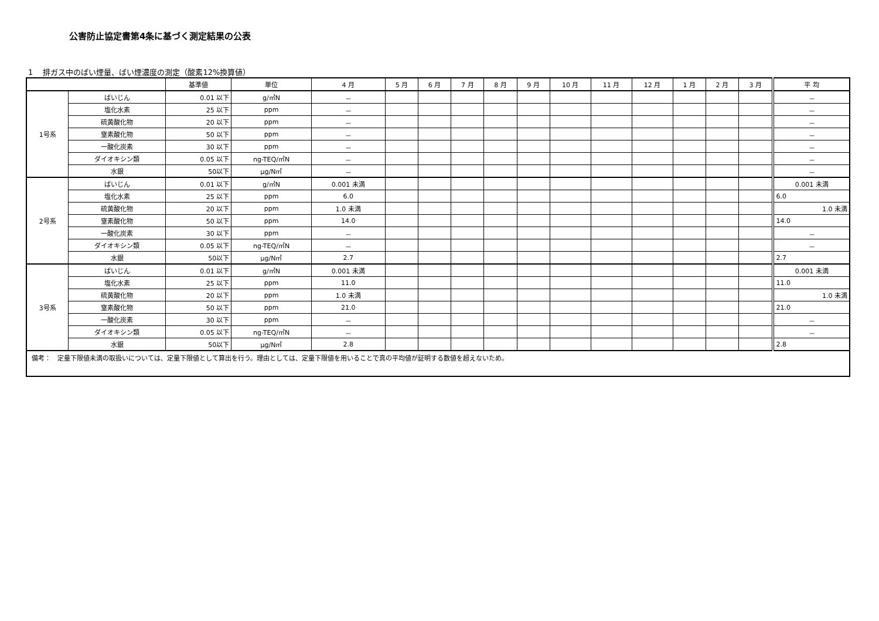公害防止協定書第4条に基づく測定結果の公表
1　 排ガス中のばい煙量、ばい煙濃度の測定（酸素12%換算値）
| | | 基準値 | 単位 | 4 月 | 5 月 | 6 月 | 7 月 | 8 月 | 9 月 | 10 月 | 11 月 | 12 月 | 1 月 | 2 月 | 3 月 | 平 均 |
| --- | --- | --- | --- | --- | --- | --- | --- | --- | --- | --- | --- | --- | --- | --- | --- | --- |
| 1号系 | ばいじん | 0.01 以下 | g/㎥N | － | | | | | | | | | | | | － |
| | 塩化水素 | 25 以下 | ppm | － | | | | | | | | | | | | － |
| | 硫黄酸化物 | 20 以下 | ppm | － | | | | | | | | | | | | － |
| | 窒素酸化物 | 50 以下 | ppm | － | | | | | | | | | | | | － |
| | 一酸化炭素 | 30 以下 | ppm | － | | | | | | | | | | | | － |
| | ダイオキシン類 | 0.05 以下 | ng-TEQ/㎥N | － | | | | | | | | | | | | － |
| | 水銀 | 50以下 | μg/N㎥ | － | | | | | | | | | | | | － |
| 2号系 | ばいじん | 0.01 以下 | g/㎥N | 0.001 未満 | | | | | | | | | | | | 0.001 未満 |
| | 塩化水素 | 25 以下 | ppm | 6.0 | | | | | | | | | | | | 6.0 |
| | 硫黄酸化物 | 20 以下 | ppm | 1.0 未満 | | | | | | | | | | | | 1.0 未満 |
| | 窒素酸化物 | 50 以下 | ppm | 14.0 | | | | | | | | | | | | 14.0 |
| | 一酸化炭素 | 30 以下 | ppm | － | | | | | | | | | | | | － |
| | ダイオキシン類 | 0.05 以下 | ng-TEQ/㎥N | － | | | | | | | | | | | | － |
| | 水銀 | 50以下 | μg/N㎥ | 2.7 | | | | | | | | | | | | 2.7 |
| 3号系 | ばいじん | 0.01 以下 | g/㎥N | 0.001 未満 | | | | | | | | | | | | 0.001 未満 |
| | 塩化水素 | 25 以下 | ppm | 11.0 | | | | | | | | | | | | 11.0 |
| | 硫黄酸化物 | 20 以下 | ppm | 1.0 未満 | | | | | | | | | | | | 1.0 未満 |
| | 窒素酸化物 | 50 以下 | ppm | 21.0 | | | | | | | | | | | | 21.0 |
| | 一酸化炭素 | 30 以下 | ppm | － | | | | | | | | | | | | － |
| | ダイオキシン類 | 0.05 以下 | ng-TEQ/㎥N | － | | | | | | | | | | | | － |
| | 水銀 | 50以下 | μg/N㎥ | 2.8 | | | | | | | | | | | | 2.8 |
| 備考： 定量下限値未満の取扱いについては、定量下限値として算出を行う。理由としては、定量下限値を用いることで真の平均値が証明する数値を超えないため。 | | | | | | | | | | | | | | | | |